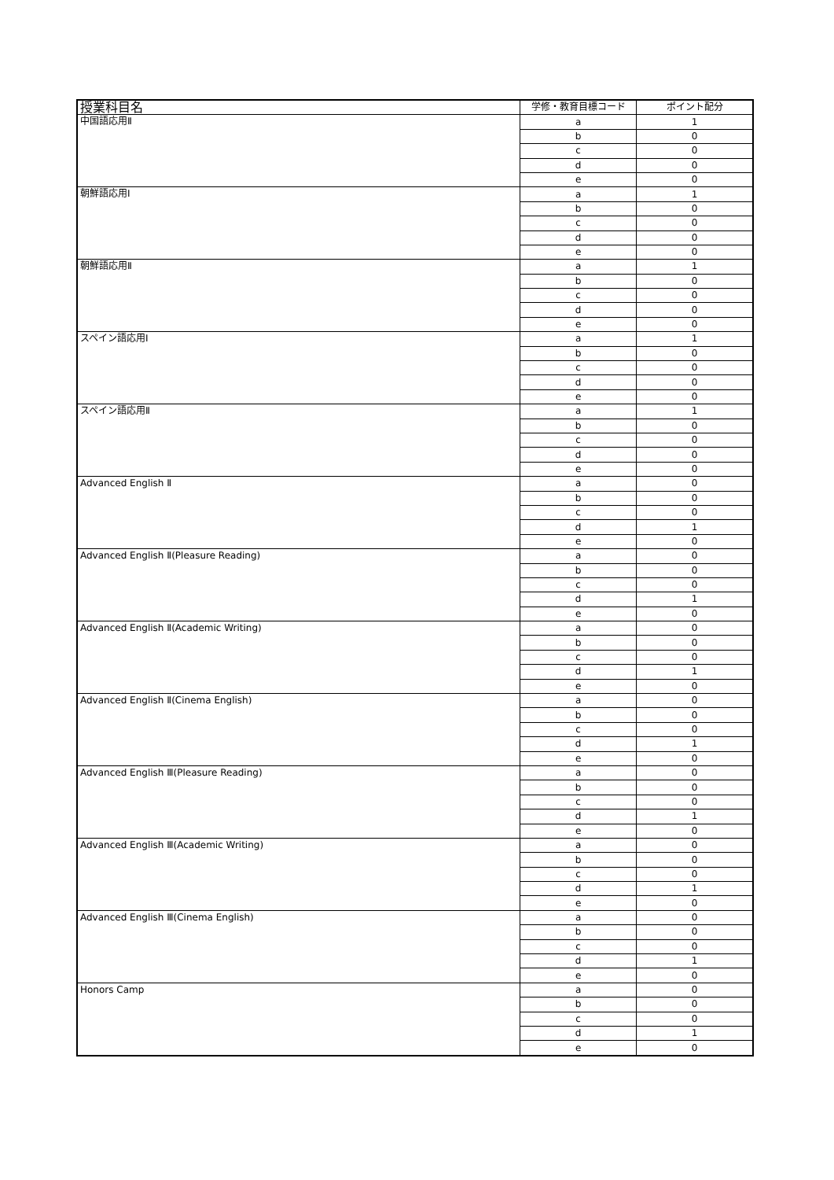| 授業科目名 | 学修・教育目標コード | ポイント配分 |
| --- | --- | --- |
| 中国語応用Ⅱ | a | 1 |
| | b | 0 |
| | c | 0 |
| | d | 0 |
| | e | 0 |
| 朝鮮語応用Ⅰ | a | 1 |
| | b | 0 |
| | c | 0 |
| | d | 0 |
| | e | 0 |
| 朝鮮語応用Ⅱ | a | 1 |
| | b | 0 |
| | c | 0 |
| | d | 0 |
| | e | 0 |
| スペイン語応用Ⅰ | a | 1 |
| | b | 0 |
| | c | 0 |
| | d | 0 |
| | e | 0 |
| スペイン語応用Ⅱ | a | 1 |
| | b | 0 |
| | c | 0 |
| | d | 0 |
| | e | 0 |
| Advanced English Ⅱ | a | 0 |
| | b | 0 |
| | c | 0 |
| | d | 1 |
| | e | 0 |
| Advanced English Ⅱ(Pleasure Reading) | a | 0 |
| | b | 0 |
| | c | 0 |
| | d | 1 |
| | e | 0 |
| Advanced English Ⅱ(Academic Writing) | a | 0 |
| | b | 0 |
| | c | 0 |
| | d | 1 |
| | e | 0 |
| Advanced English Ⅱ(Cinema English) | a | 0 |
| | b | 0 |
| | c | 0 |
| | d | 1 |
| | e | 0 |
| Advanced English Ⅲ(Pleasure Reading) | a | 0 |
| | b | 0 |
| | c | 0 |
| | d | 1 |
| | e | 0 |
| Advanced English Ⅲ(Academic Writing) | a | 0 |
| | b | 0 |
| | c | 0 |
| | d | 1 |
| | e | 0 |
| Advanced English Ⅲ(Cinema English) | a | 0 |
| | b | 0 |
| | c | 0 |
| | d | 1 |
| | e | 0 |
| Honors Camp | a | 0 |
| | b | 0 |
| | c | 0 |
| | d | 1 |
| | e | 0 |